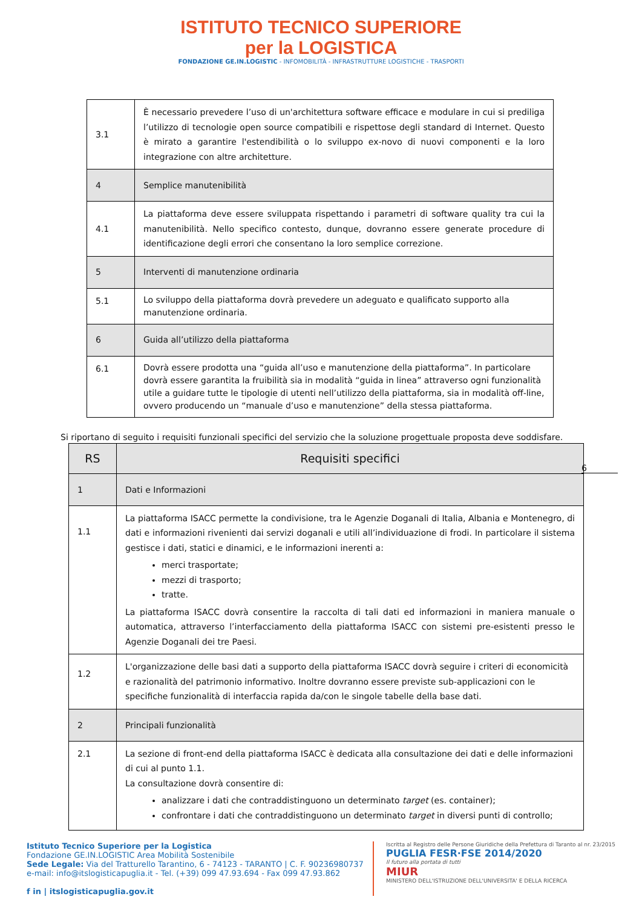ISTITUTO TECNICO SUPERIORE
per la LOGISTICA
FONDAZIONE GE.IN.LOGISTIC - INFOMOBILITÀ - INFRASTRUTTURE LOGISTICHE - TRASPORTI
| 3.1 | È necessario prevedere l’uso di un'architettura software efficace e modulare in cui si prediliga l’utilizzo di tecnologie open source compatibili e rispettose degli standard di Internet. Questo è mirato a garantire l'estendibilità o lo sviluppo ex-novo di nuovi componenti e la loro integrazione con altre architetture. |
| 4 | Semplice manutenibilità |
| 4.1 | La piattaforma deve essere sviluppata rispettando i parametri di software quality tra cui la manutenibilità. Nello specifico contesto, dunque, dovranno essere generate procedure di identificazione degli errori che consentano la loro semplice correzione. |
| 5 | Interventi di manutenzione ordinaria |
| 5.1 | Lo sviluppo della piattaforma dovrà prevedere un adeguato e qualificato supporto alla manutenzione ordinaria. |
| 6 | Guida all’utilizzo della piattaforma |
| 6.1 | Dovrà essere prodotta una “guida all’uso e manutenzione della piattaforma”. In particolare dovrà essere garantita la fruibilità sia in modalità “guida in linea” attraverso ogni funzionalità utile a guidare tutte le tipologie di utenti nell’utilizzo della piattaforma, sia in modalità off-line, ovvero producendo un “manuale d’uso e manutenzione” della stessa piattaforma. |
Si riportano di seguito i requisiti funzionali specifici del servizio che la soluzione progettuale proposta deve soddisfare.
| RS | Requisiti specifici |
| 1 | Dati e Informazioni |
| 1.1 | La piattaforma ISACC permette la condivisione, tra le Agenzie Doganali di Italia, Albania e Montenegro, di dati e informazioni rivenienti dai servizi doganali e utili all’individuazione di frodi. In particolare il sistema gestisce i dati, statici e dinamici, e le informazioni inerenti a: merci trasportate; mezzi di trasporto; tratte. La piattaforma ISACC dovrà consentire la raccolta di tali dati ed informazioni in maniera manuale o automatica, attraverso l’interfacciamento della piattaforma ISACC con sistemi pre-esistenti presso le Agenzie Doganali dei tre Paesi. |
| 1.2 | L'organizzazione delle basi dati a supporto della piattaforma ISACC dovrà seguire i criteri di economicità e razionalità del patrimonio informativo. Inoltre dovranno essere previste sub-applicazioni con le specifiche funzionalità di interfaccia rapida da/con le singole tabelle della base dati. |
| 2 | Principali funzionalità |
| 2.1 | La sezione di front-end della piattaforma ISACC è dedicata alla consultazione dei dati e delle informazioni di cui al punto 1.1. La consultazione dovrà consentire di: analizzare i dati che contraddistinguono un determinato target (es. container); confrontare i dati che contraddistinguono un determinato target in diversi punti di controllo; |
6
Istituto Tecnico Superiore per la Logistica
Fondazione GE.IN.LOGISTIC Area Mobilità Sostenibile
Sede Legale: Via del Tratturello Tarantino, 6 - 74123 - TARANTO | C. F. 90236980737
e-mail: info@itslogisticapuglia.it - Tel. (+39) 099 47.93.694 - Fax 099 47.93.862
f in | itslogisticapuglia.gov.it
Iscritta al Registro delle Persone Giuridiche della Prefettura di Taranto al nr. 23/2015
PUGLIA FESR·FSE 2014/2020
Il futuro alla portata di tutti
MIUR
MINISTERO DELL'ISTRUZIONE DELL'UNIVERSITA' E DELLA RICERCA